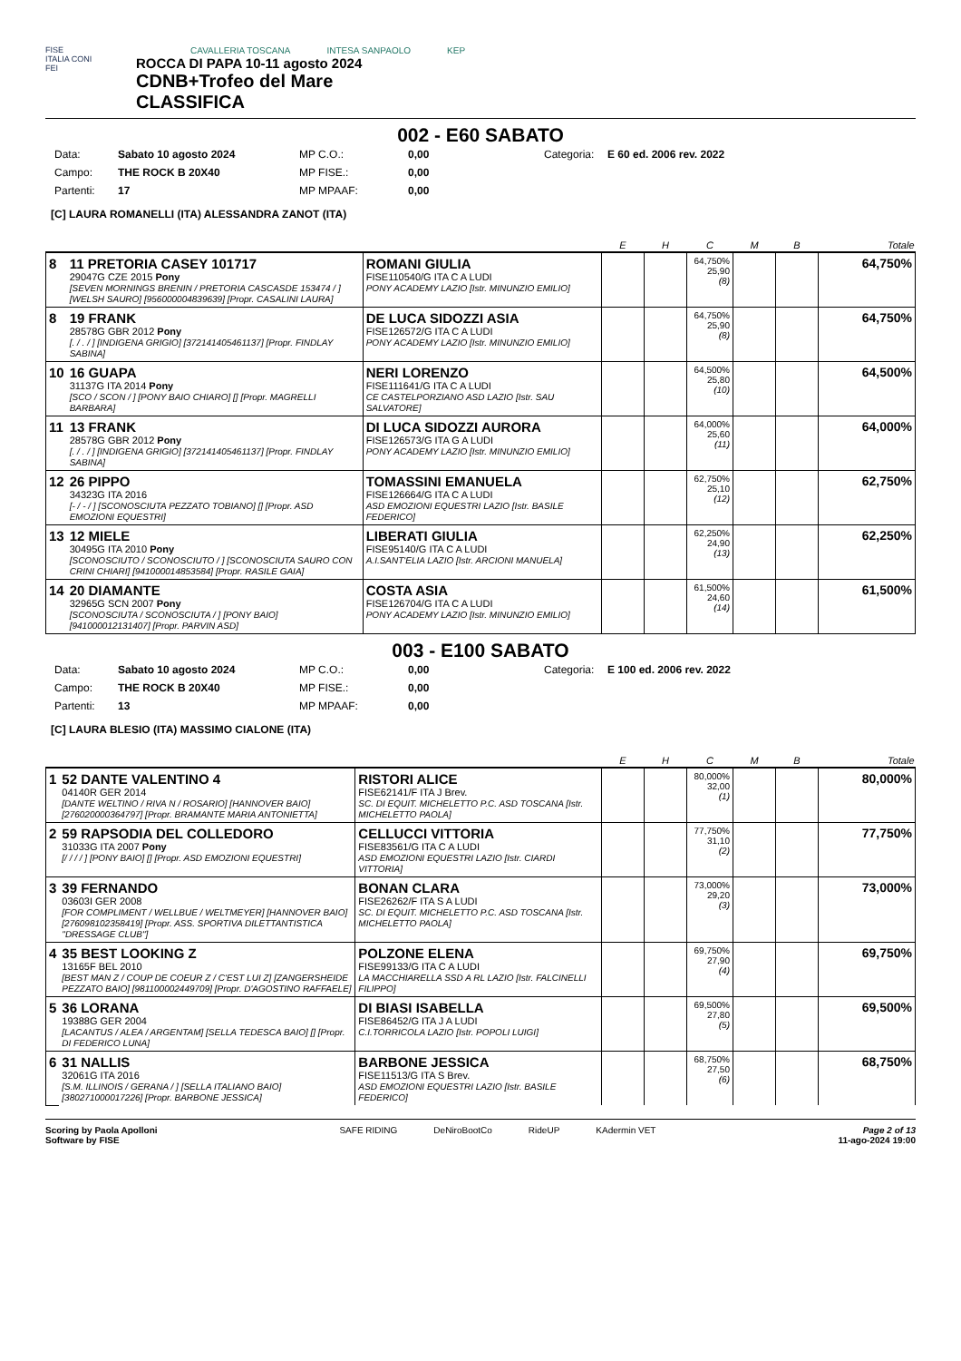FISE
ITALIA CONI
FEI
CAVALLERIA TOSCANA INTESA SANPAOLO KEP
ROCCA DI PAPA 10-11 agosto 2024
CDNB+Trofeo del Mare
CLASSIFICA
002 - E60 SABATO
Data: Sabato 10 agosto 2024 MP C.O.: 0,00 Categoria: E 60 ed. 2006 rev. 2022 Campo: THE ROCK B 20X40 MP FISE.: 0,00 Partenti: 17 MP MPAAF: 0,00
[C] LAURA ROMANELLI (ITA) ALESSANDRA ZANOT (ITA)
| | | | E | H | C | M | B | Totale |
| --- | --- | --- | --- | --- | --- | --- | --- | --- |
| 8 | 11 PRETORIA CASEY 101717 29047G CZE 2015 Pony [SEVEN MORNINGS BRENIN / PRETORIA CASCASDE 153474 / ] [WELSH SAURO] [956000004839639] [Propr. CASALINI LAURA] | ROMANI GIULIA FISE110540/G ITA C A LUDI PONY ACADEMY LAZIO [Istr. MINUNZIO EMILIO] | | | 64,750% 25,90 (8) | | | 64,750% |
| 8 | 19 FRANK 28578G GBR 2012 Pony [. / . / ] [INDIGENA GRIGIO] [372141405461137] [Propr. FINDLAY SABINA] | DE LUCA SIDOZZI ASIA FISE126572/G ITA C A LUDI PONY ACADEMY LAZIO [Istr. MINUNZIO EMILIO] | | | 64,750% 25,90 (8) | | | 64,750% |
| 10 | 16 GUAPA 31137G ITA 2014 Pony [SCO / SCON / ] [PONY BAIO CHIARO] [] [Propr. MAGRELLI BARBARA] | NERI LORENZO FISE111641/G ITA C A LUDI CE CASTELPORZIANO ASD LAZIO [Istr. SAU SALVATORE] | | | 64,500% 25,80 (10) | | | 64,500% |
| 11 | 13 FRANK 28578G GBR 2012 Pony [. / . / ] [INDIGENA GRIGIO] [372141405461137] [Propr. FINDLAY SABINA] | DI LUCA SIDOZZI AURORA FISE126573/G ITA G A LUDI PONY ACADEMY LAZIO [Istr. MINUNZIO EMILIO] | | | 64,000% 25,60 (11) | | | 64,000% |
| 12 | 26 PIPPO 34323G ITA 2016 [- / - / ] [SCONOSCIUTA PEZZATO TOBIANO] [] [Propr. ASD EMOZIONI EQUESTRI] | TOMASSINI EMANUELA FISE126664/G ITA C A LUDI ASD EMOZIONI EQUESTRI LAZIO [Istr. BASILE FEDERICO] | | | 62,750% 25,10 (12) | | | 62,750% |
| 13 | 12 MIELE 30495G ITA 2010 Pony [SCONOSCIUTO / SCONOSCIUTO / ] [SCONOSCIUTA SAURO CON CRINI CHIARI] [941000014853584] [Propr. RASILE GAIA] | LIBERATI GIULIA FISE95140/G ITA C A LUDI A.I.SANT'ELIA LAZIO [Istr. ARCIONI MANUELA] | | | 62,250% 24,90 (13) | | | 62,250% |
| 14 | 20 DIAMANTE 32965G SCN 2007 Pony [SCONOSCIUTA / SCONOSCIUTA / ] [PONY BAIO] [941000012131407] [Propr. PARVIN ASD] | COSTA ASIA FISE126704/G ITA C A LUDI PONY ACADEMY LAZIO [Istr. MINUNZIO EMILIO] | | | 61,500% 24,60 (14) | | | 61,500% |
003 - E100 SABATO
Data: Sabato 10 agosto 2024 MP C.O.: 0,00 Categoria: E 100 ed. 2006 rev. 2022 Campo: THE ROCK B 20X40 MP FISE.: 0,00 Partenti: 13 MP MPAAF: 0,00
[C] LAURA BLESIO (ITA) MASSIMO CIALONE (ITA)
| | | | E | H | C | M | B | Totale |
| --- | --- | --- | --- | --- | --- | --- | --- | --- |
| 1 | 52 DANTE VALENTINO 4 04140R GER 2014 [DANTE WELTINO / RIVA N / ROSARIO] [HANNOVER BAIO] [276020000364797] [Propr. BRAMANTE MARIA ANTONIETTA] | RISTORI ALICE FISE62141/F ITA J Brev. SC. DI EQUIT. MICHELETTO P.C. ASD TOSCANA [Istr. MICHELETTO PAOLA] | | | 80,000% 32,00 (1) | | | 80,000% |
| 2 | 59 RAPSODIA DEL COLLEDORO 31033G ITA 2007 Pony [/ / / / ] [PONY BAIO] [] [Propr. ASD EMOZIONI EQUESTRI] | CELLUCCI VITTORIA FISE83561/G ITA C A LUDI ASD EMOZIONI EQUESTRI LAZIO [Istr. CIARDI VITTORIA] | | | 77,750% 31,10 (2) | | | 77,750% |
| 3 | 39 FERNANDO 03603I GER 2008 [FOR COMPLIMENT / WELLBUE / WELTMEYER] [HANNOVER BAIO] [276098102358419] [Propr. ASS. SPORTIVA DILETTANTISTICA "DRESSAGE CLUB"] | BONAN CLARA FISE26262/F ITA S A LUDI SC. DI EQUIT. MICHELETTO P.C. ASD TOSCANA [Istr. MICHELETTO PAOLA] | | | 73,000% 29,20 (3) | | | 73,000% |
| 4 | 35 BEST LOOKING Z 13165F BEL 2010 [BEST MAN Z / COUP DE COEUR Z / C'EST LUI Z] [ZANGERSHEIDE PEZZATO BAIO] [981100002449709] [Propr. D'AGOSTINO RAFFAELE] | POLZONE ELENA FISE99133/G ITA C A LUDI LA MACCHIARELLA SSD A RL LAZIO [Istr. FALCINELLI FILIPPO] | | | 69,750% 27,90 (4) | | | 69,750% |
| 5 | 36 LORANA 19388G GER 2004 [LACANTUS / ALEA / ARGENTAM] [SELLA TEDESCA BAIO] [] [Propr. DI FEDERICO LUNA] | DI BIASI ISABELLA FISE86452/G ITA J A LUDI C.I.TORRICOLA LAZIO [Istr. POPOLI LUIGI] | | | 69,500% 27,80 (5) | | | 69,500% |
| 6 | 31 NALLIS 32061G ITA 2016 [S.M. ILLINOIS / GERANA / ] [SELLA ITALIANO BAIO] [380271000017226] [Propr. BARBONE JESSICA] | BARBONE JESSICA FISE11513/G ITA S Brev. ASD EMOZIONI EQUESTRI LAZIO [Istr. BASILE FEDERICO] | | | 68,750% 27,50 (6) | | | 68,750% |
Scoring by Paola Apolloni
Software by FISE
SAFE RIDING DeNiroBootCo RideUP KAdermin VET
Page 2 of 13
11-ago-2024 19:00